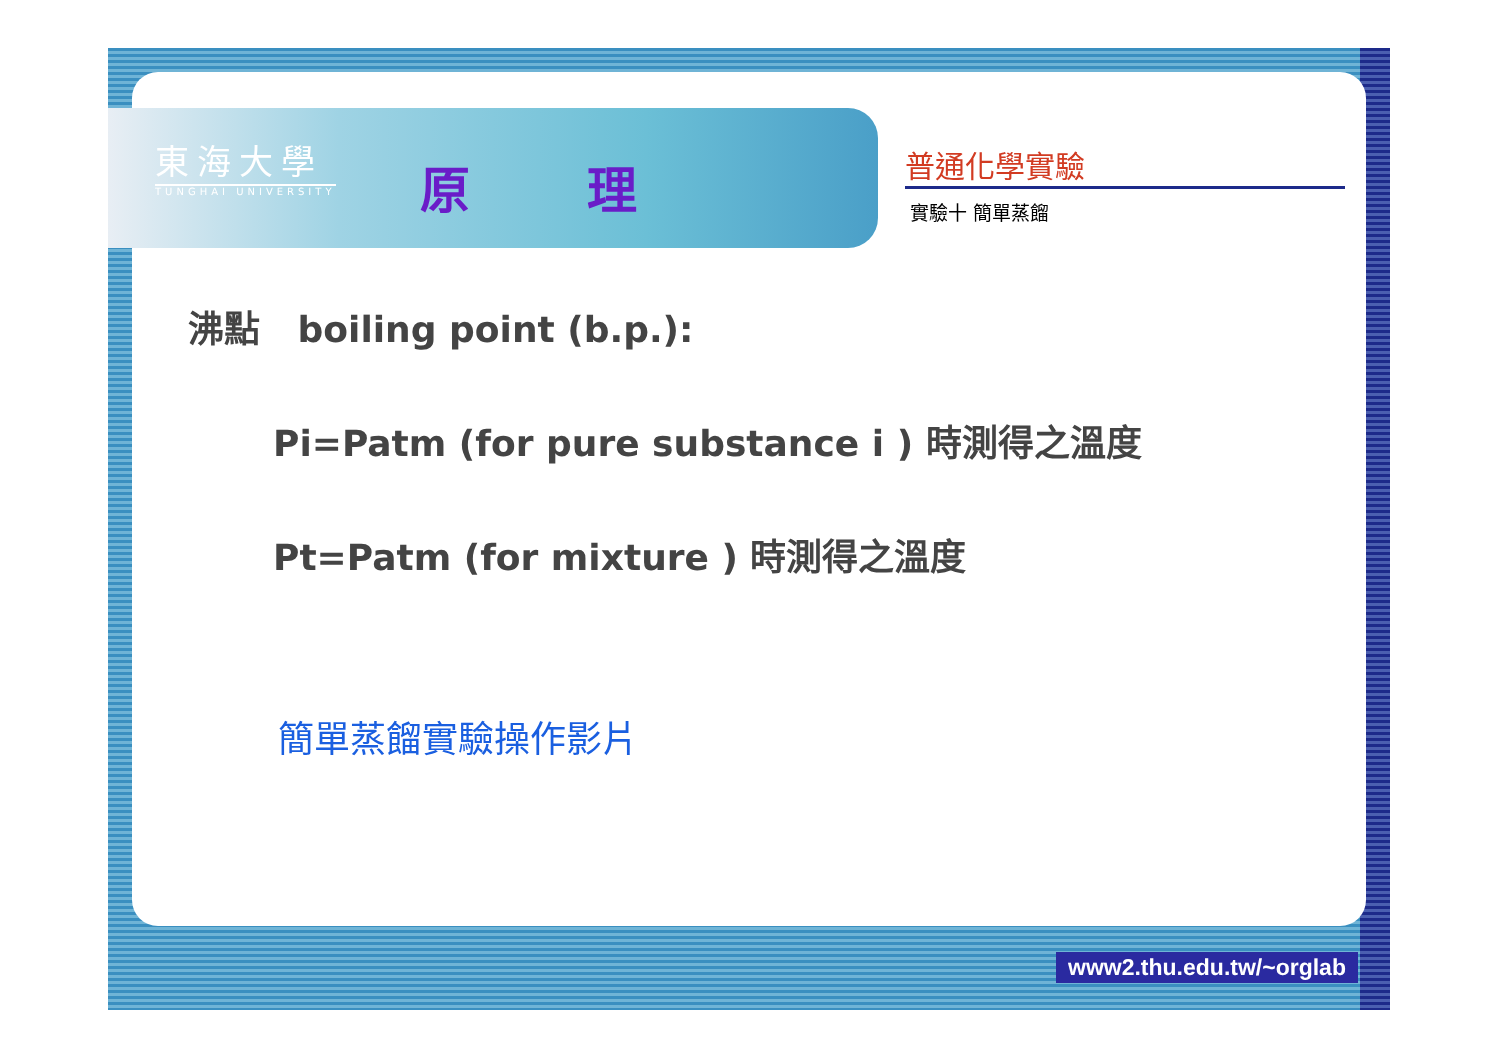東海大學
TUNGHAI UNIVERSITY
原 理 普通化學實驗
實驗十 簡單蒸餾
沸點 boiling point (b.p.):
Pi=Patm (for pure substance i ) 時測得之溫度
Pt=Patm (for mixture ) 時測得之溫度
簡單蒸餾實驗操作影片
www2.thu.edu.tw/~orglab